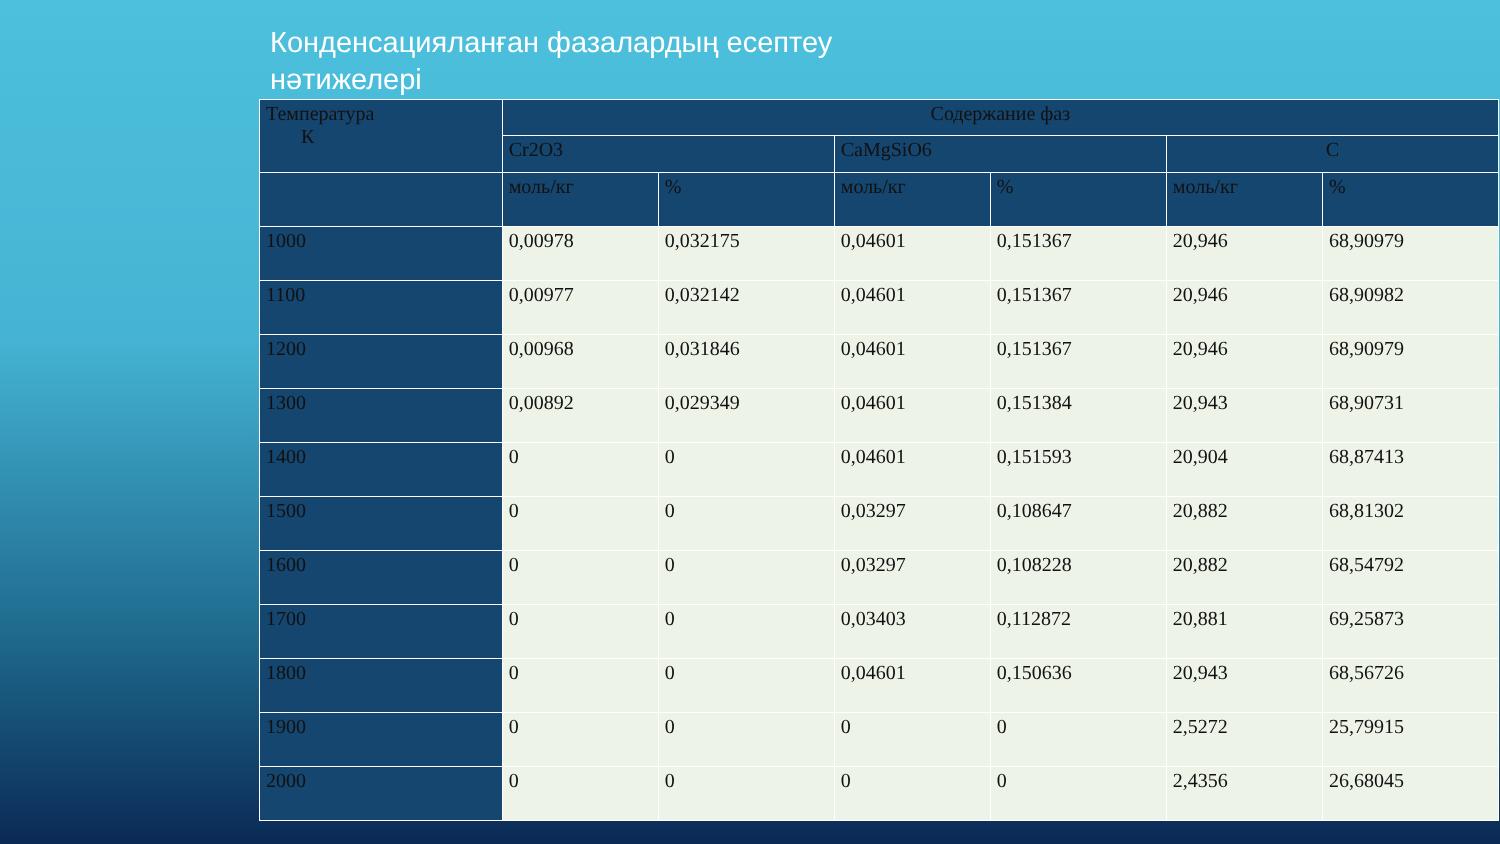Конденсацияланған фазалардың есептеу нәтижелері
| Температура К | Содержание фаз | | | | | |
| --- | --- | --- | --- | --- | --- | --- |
| | Cr2O3 | | CaMgSiO6 | | C | |
| | моль/кг | % | моль/кг | % | моль/кг | % |
| 1000 | 0,00978 | 0,032175 | 0,04601 | 0,151367 | 20,946 | 68,90979 |
| 1100 | 0,00977 | 0,032142 | 0,04601 | 0,151367 | 20,946 | 68,90982 |
| 1200 | 0,00968 | 0,031846 | 0,04601 | 0,151367 | 20,946 | 68,90979 |
| 1300 | 0,00892 | 0,029349 | 0,04601 | 0,151384 | 20,943 | 68,90731 |
| 1400 | 0 | 0 | 0,04601 | 0,151593 | 20,904 | 68,87413 |
| 1500 | 0 | 0 | 0,03297 | 0,108647 | 20,882 | 68,81302 |
| 1600 | 0 | 0 | 0,03297 | 0,108228 | 20,882 | 68,54792 |
| 1700 | 0 | 0 | 0,03403 | 0,112872 | 20,881 | 69,25873 |
| 1800 | 0 | 0 | 0,04601 | 0,150636 | 20,943 | 68,56726 |
| 1900 | 0 | 0 | 0 | 0 | 2,5272 | 25,79915 |
| 2000 | 0 | 0 | 0 | 0 | 2,4356 | 26,68045 |